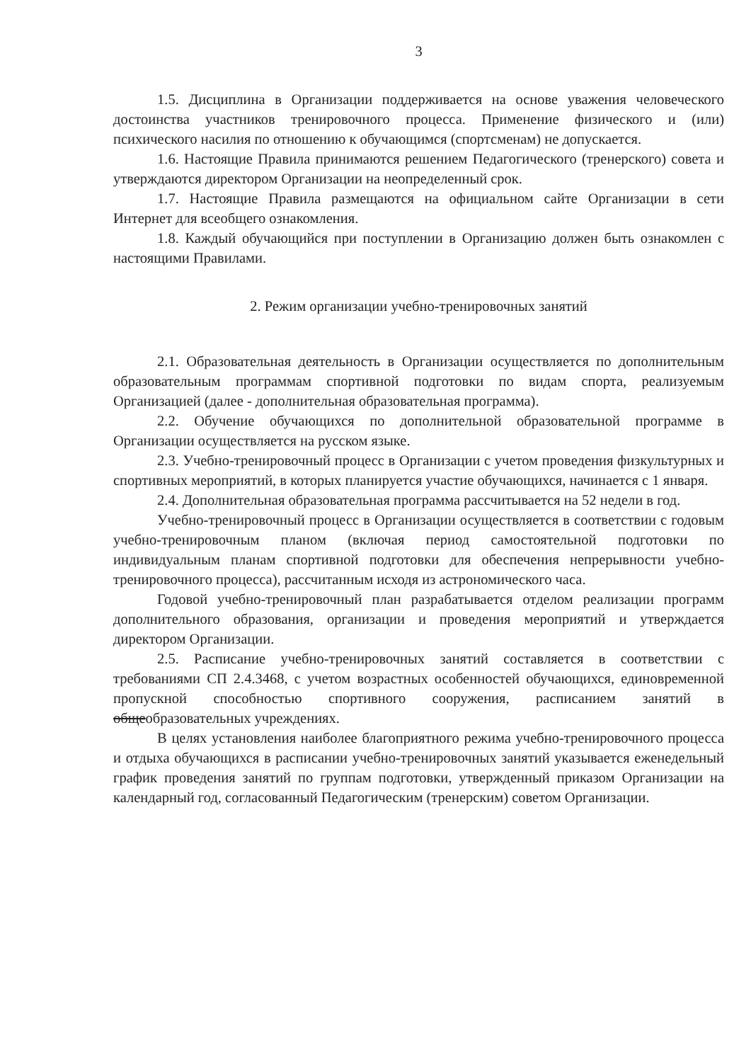3
1.5. Дисциплина в Организации поддерживается на основе уважения человеческого достоинства участников тренировочного процесса. Применение физического и (или) психического насилия по отношению к обучающимся (спортсменам) не допускается.
1.6. Настоящие Правила принимаются решением Педагогического (тренерского) совета и утверждаются директором Организации на неопределенный срок.
1.7. Настоящие Правила размещаются на официальном сайте Организации в сети Интернет для всеобщего ознакомления.
1.8. Каждый обучающийся при поступлении в Организацию должен быть ознакомлен с настоящими Правилами.
2. Режим организации учебно-тренировочных занятий
2.1. Образовательная деятельность в Организации осуществляется по дополнительным образовательным программам спортивной подготовки по видам спорта, реализуемым Организацией (далее - дополнительная образовательная программа).
2.2. Обучение обучающихся по дополнительной образовательной программе в Организации осуществляется на русском языке.
2.3. Учебно-тренировочный процесс в Организации с учетом проведения физкультурных и спортивных мероприятий, в которых планируется участие обучающихся, начинается с 1 января.
2.4. Дополнительная образовательная программа рассчитывается на 52 недели в год.
Учебно-тренировочный процесс в Организации осуществляется в соответствии с годовым учебно-тренировочным планом (включая период самостоятельной подготовки по индивидуальным планам спортивной подготовки для обеспечения непрерывности учебно-тренировочного процесса), рассчитанным исходя из астрономического часа.
Годовой учебно-тренировочный план разрабатывается отделом реализации программ дополнительного образования, организации и проведения мероприятий и утверждается директором Организации.
2.5. Расписание учебно-тренировочных занятий составляется в соответствии с требованиями СП 2.4.3468, с учетом возрастных особенностей обучающихся, единовременной пропускной способностью спортивного сооружения, расписанием занятий в общеобразовательных учреждениях.
В целях установления наиболее благоприятного режима учебно-тренировочного процесса и отдыха обучающихся в расписании учебно-тренировочных занятий указывается еженедельный график проведения занятий по группам подготовки, утвержденный приказом Организации на календарный год, согласованный Педагогическим (тренерским) советом Организации.